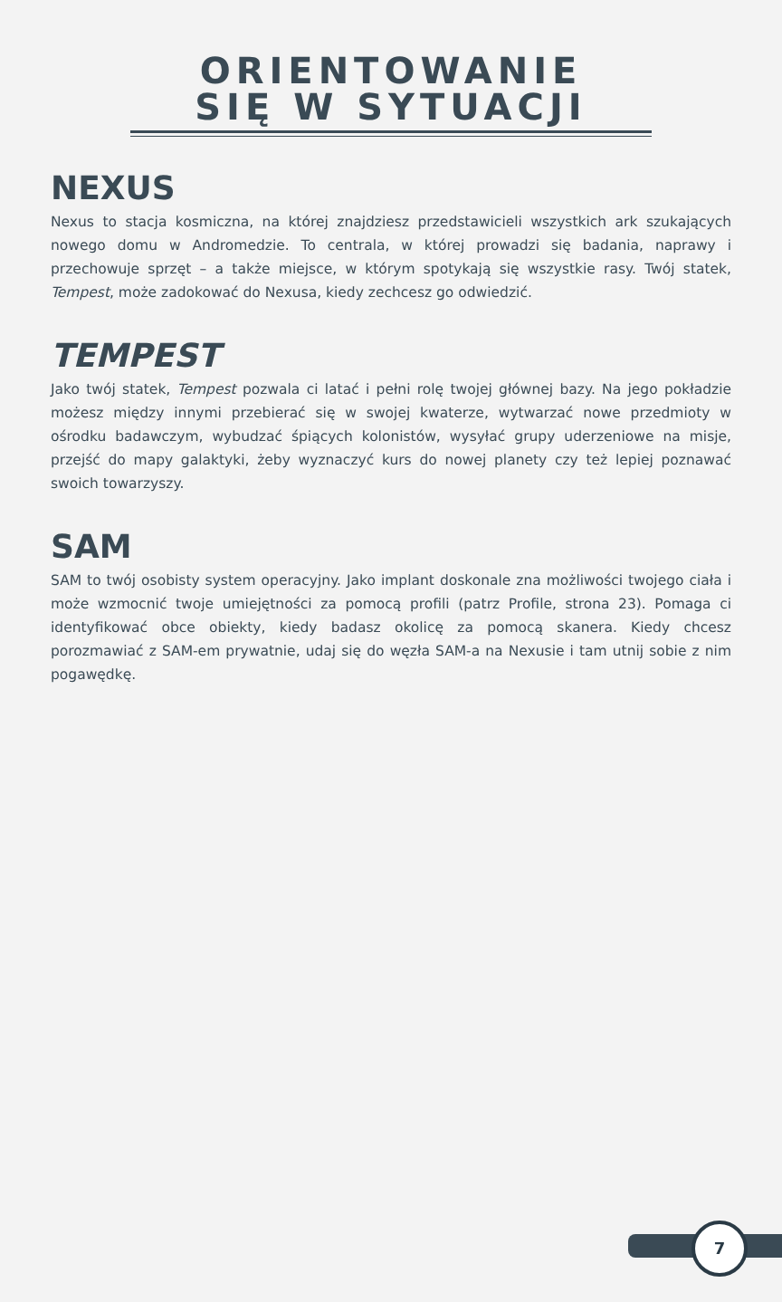ORIENTOWANIE
SIĘ W SYTUACJI
NEXUS
Nexus to stacja kosmiczna, na której znajdziesz przedstawicieli wszystkich ark szukających nowego domu w Andromedzie. To centrala, w której prowadzi się badania, naprawy i przechowuje sprzęt – a także miejsce, w którym spotykają się wszystkie rasy. Twój statek, Tempest, może zadokować do Nexusa, kiedy zechcesz go odwiedzić.
TEMPEST
Jako twój statek, Tempest pozwala ci latać i pełni rolę twojej głównej bazy. Na jego pokładzie możesz między innymi przebierać się w swojej kwaterze, wytwarzać nowe przedmioty w ośrodku badawczym, wybudzać śpiących kolonistów, wysyłać grupy uderzeniowe na misje, przejść do mapy galaktyki, żeby wyznaczyć kurs do nowej planety czy też lepiej poznawać swoich towarzyszy.
SAM
SAM to twój osobisty system operacyjny. Jako implant doskonale zna możliwości twojego ciała i może wzmocnić twoje umiejętności za pomocą profili (patrz Profile, strona 23). Pomaga ci identyfikować obce obiekty, kiedy badasz okolicę za pomocą skanera. Kiedy chcesz porozmawiać z SAM-em prywatnie, udaj się do węzła SAM-a na Nexusie i tam utnij sobie z nim pogawędkę.
7